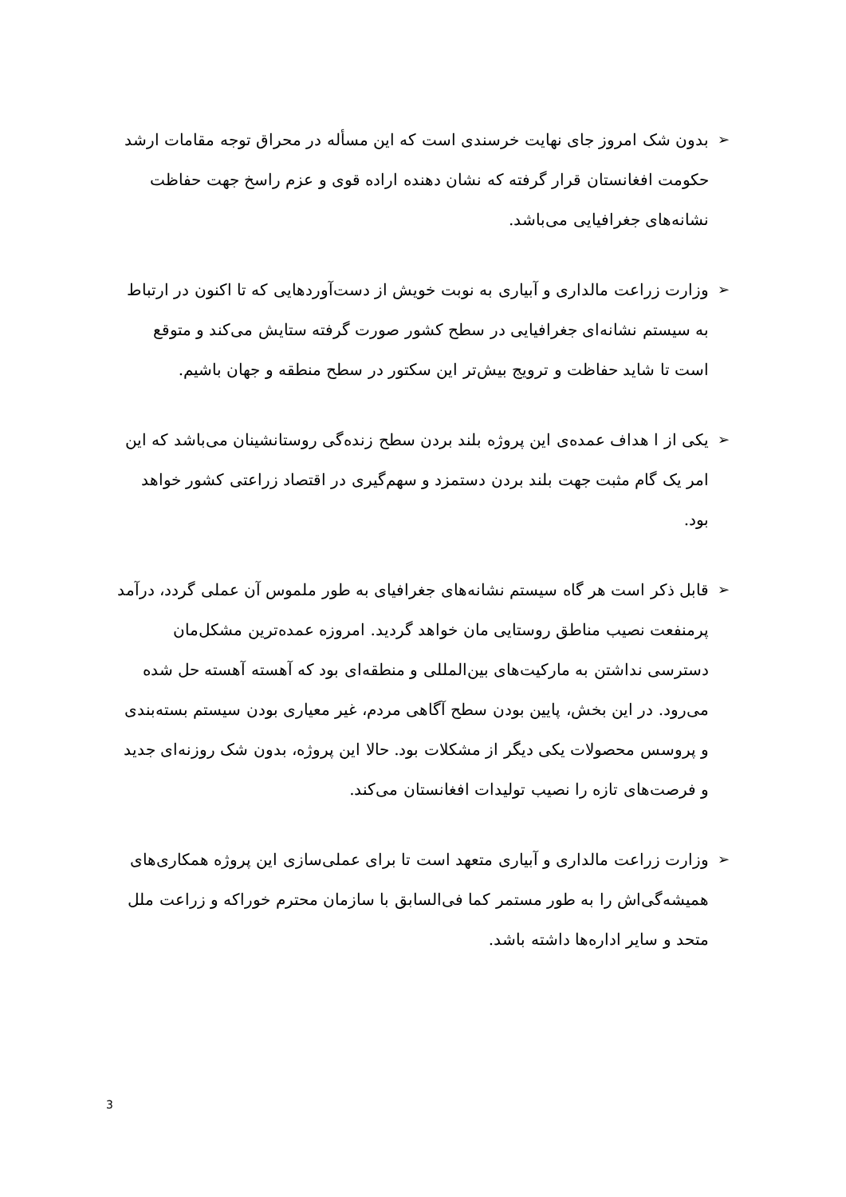➢ بدون شک امروز جای نهایت خرسندی است که این مسأله در محراق توجه مقامات ارشد حکومت افغانستان قرار گرفته که نشان دهنده اراده قوی و عزم راسخ جهت حفاظت نشانه‌های جغرافیایی می‌باشد.
➢ وزارت زراعت مالداری و آبیاری به نوبت خویش از دست‌آوردهایی که تا اکنون در ارتباط به سیستم نشانه‌ای جغرافیایی در سطح کشور صورت گرفته ستایش می‌کند و متوقع است تا شاید حفاظت و ترویج بیش‌تر این سکتور در سطح منطقه و جهان باشیم.
➢ یکی از ا هداف عمده‌ی این پروژه بلند بردن سطح زنده‌گی روستانشینان می‌باشد که این امر یک گام مثبت جهت بلند بردن دستمزد و سهم‌گیری در اقتصاد زراعتی کشور خواهد بود.
➢ قابل ذکر است هر گاه سیستم نشانه‌های جغرافیای به طور ملموس آن عملی گردد، درآمد پرمنفعت نصیب مناطق روستایی مان خواهد گردید. امروزه عمده‌ترین مشکل‌مان دسترسی نداشتن به مارکیت‌های بین‌المللی و منطقه‌ای بود که آهسته آهسته حل شده می‌رود. در این بخش، پایین بودن سطح آگاهی مردم، غیر معیاری بودن سیستم بسته‌بندی و پروسس محصولات یکی دیگر از مشکلات بود. حالا این پروژه، بدون شک روزنه‌ای جدید و فرصت‌های تازه را نصیب تولیدات افغانستان می‌کند.
➢ وزارت زراعت مالداری و آبیاری متعهد است تا برای عملی‌سازی این پروژه همکاری‌های همیشه‌گی‌اش را به طور مستمر کما فی‌السابق با سازمان محترم خوراکه و زراعت ملل متحد و سایر اداره‌ها داشته باشد.
3